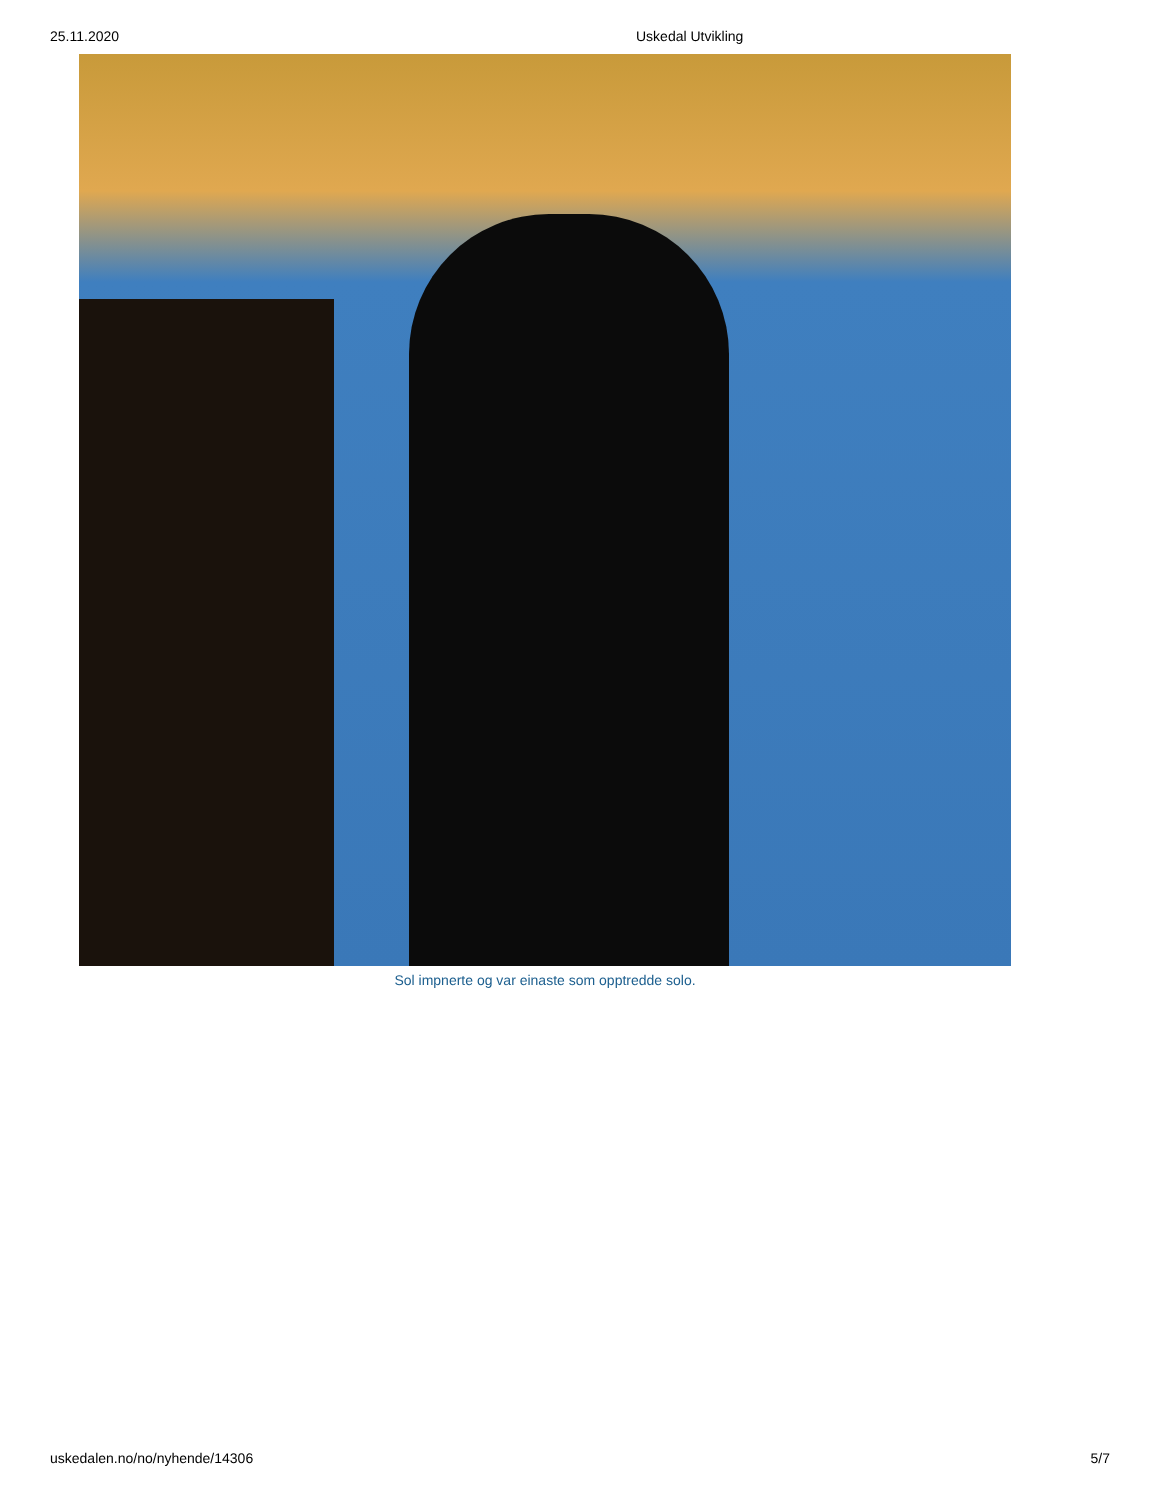25.11.2020 Uskedal Utvikling
Sol impnerte og var einaste som opptredde solo.
uskedalen.no/no/nyhende/14306 5/7